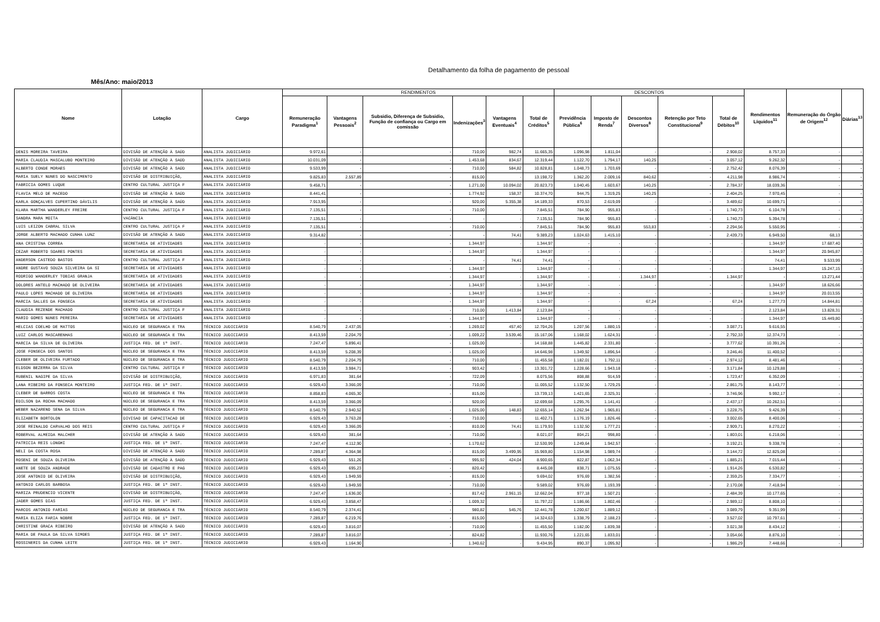Detalhamento da folha de pagamento de pessoal
Mês/Ano: maio/2013
| Nome | Lotação | Cargo | RENDIMENTOS | | | | | | DESCONTOS | | | | | Rendimentos Líquidos<sup>11</sup> | Remuneração do Órgão de Origem<sup>12</sup> | Diárias<sup>13</sup> |
| --- | --- | --- | --- | --- | --- | --- | --- | --- | --- | --- | --- | --- | --- | --- | --- | --- |
| | | | Remuneração Paradigma<sup>1</sup> | Vantagens Pessoais<sup>2</sup> | Subsidio, Diferença de Subsidio, Função de confiança ou Cargo em comissão | Indenizações<sup>3</sup> | Vantagens Eventuais<sup>4</sup> | Total de Créditos<sup>5</sup> | Previdência Pública<sup>6</sup> | Imposto de Renda<sup>7</sup> | Descontos Diversos<sup>8</sup> | Retenção por Teto Constitucional<sup>9</sup> | Total de Débitos<sup>10</sup> | | | |
| DENIS MOREIRA TAVEIRA | DIVISÃO DE ATENÇÃO À SAÚD | ANALISTA JUDICIÁRIO | 9.972,61 | - | - | 710,00 | 982,74 | 11.665,35 | 1.096,98 | 1.811,04 | - | - | 2.908,02 | 8.757,33 | - | - |
| MARIA CLAUDIA MASCALUBO MONTEIRO | DIVISÃO DE ATENÇÃO À SAÚD | ANALISTA JUDICIÁRIO | 10.031,09 | - | - | 1.453,68 | 834,67 | 12.319,44 | 1.122,70 | 1.794,17 | 140,25 | - | 3.057,12 | 9.262,32 | - | - |
| ALBERTO CONDE MORAES | DIVISÃO DE ATENÇÃO À SAÚD | ANALISTA JUDICIÁRIO | 9.533,99 | - | - | 710,00 | 584,82 | 10.828,81 | 1.048,73 | 1.703,69 | - | - | 2.752,42 | 8.076,39 | - | - |
| MARIA SUELY NUNES DO NASCIMENTO | DIVISÃO DE DISTRIBUIÇÃO, | ANALISTA JUDICIÁRIO | 9.825,83 | 2.557,89 | - | 815,00 | - | 13.198,72 | 1.362,20 | 2.009,16 | 840,62 | - | 4.211,98 | 8.986,74 | - | - |
| FABRICIA GOMES LUQUE | CENTRO CULTURAL JUSTIÇA F | ANALISTA JUDICIÁRIO | 9.458,71 | - | - | 1.271,00 | 10.094,02 | 20.823,73 | 1.040,45 | 1.603,67 | 140,25 | - | 2.784,37 | 18.039,36 | - | - |
| FLAVIA MELO DE MACEDO | DIVISÃO DE ATENÇÃO À SAÚD | ANALISTA JUDICIÁRIO | 8.441,41 | - | - | 1.774,92 | 158,37 | 10.374,70 | 944,75 | 1.319,25 | 140,25 | - | 2.404,25 | 7.970,45 | - | - |
| KARLA GONÇALVES CUPERTINO DÁVILIS | DIVISÃO DE ATENÇÃO À SAÚD | ANALISTA JUDICIÁRIO | 7.913,95 | - | - | 920,00 | 5.355,38 | 14.189,33 | 870,53 | 2.619,09 | - | - | 3.489,62 | 10.699,71 | - | - |
| KLARA MARTHA WANDERLEY FREIRE | CENTRO CULTURAL JUSTIÇA F | ANALISTA JUDICIÁRIO | 7.135,51 | - | - | 710,00 | - | 7.845,51 | 784,90 | 955,83 | - | - | 1.740,73 | 6.104,78 | - | - |
| SANDRA MARA MOITA | VACÂNCIA | ANALISTA JUDICIÁRIO | 7.135,51 | - | - | - | - | 7.135,51 | 784,90 | 955,83 | - | - | 1.740,73 | 5.394,78 | - | - |
| LUIS LEIZON CABRAL SILVA | CENTRO CULTURAL JUSTIÇA F | ANALISTA JUDICIÁRIO | 7.135,51 | - | - | 710,00 | - | 7.845,51 | 784,90 | 955,83 | 553,83 | - | 2.294,56 | 5.550,95 | - | - |
| JORGE ALBERTO MACHADO CUNHA LUNZ | DIVISÃO DE ATENÇÃO À SAÚD | ANALISTA JUDICIÁRIO | 9.314,82 | - | - | - | 74,41 | 9.389,23 | 1.024,63 | 1.415,10 | - | - | 2.439,73 | 6.949,50 | 68,13 | - |
| ANA CRISTINA CORREA | SECRETARIA DE ATIVIDADES | ANALISTA JUDICIÁRIO | - | - | - | 1.344,97 | - | 1.344,97 | - | - | - | - | - | 1.344,97 | 17.687,40 | - |
| CEZAR ROBERTO SOARES PONTES | SECRETARIA DE ATIVIDADES | ANALISTA JUDICIÁRIO | - | - | - | 1.344,97 | - | 1.344,97 | - | - | - | - | - | 1.344,97 | 20.945,87 | - |
| ANDERSON CASTEDO BASTOS | CENTRO CULTURAL JUSTIÇA F | ANALISTA JUDICIÁRIO | - | - | - | - | 74,41 | 74,41 | - | - | - | - | - | 74,41 | 9.533,99 | - |
| ANDRE GUSTAVO SOUZA SILVEIRA DA SI | SECRETARIA DE ATIVIDADES | ANALISTA JUDICIÁRIO | - | - | - | 1.344,97 | - | 1.344,97 | - | - | - | - | - | 1.344,97 | 15.247,15 | - |
| RODRIGO WANDERLEY TOBIAS GRANJA | SECRETARIA DE ATIVIDADES | ANALISTA JUDICIÁRIO | - | - | - | 1.344,97 | - | 1.344,97 | - | - | 1.344,97 | - | 1.344,97 | - | 13.271,44 | - |
| DOLORES ANTELO MACHADO DE OLIVEIRA | SECRETARIA DE ATIVIDADES | ANALISTA JUDICIÁRIO | - | - | - | 1.344,97 | - | 1.344,97 | - | - | - | - | - | 1.344,97 | 18.626,66 | - |
| PAULO LOPES MACHADO DE OLIVEIRA | SECRETARIA DE ATIVIDADES | ANALISTA JUDICIÁRIO | - | - | - | 1.344,97 | - | 1.344,97 | - | - | - | - | - | 1.344,97 | 20.013,55 | - |
| MARCIA SALLES DA FONSECA | SECRETARIA DE ATIVIDADES | ANALISTA JUDICIÁRIO | - | - | - | 1.344,97 | - | 1.344,97 | - | - | 67,24 | - | 67,24 | 1.277,73 | 14.844,81 | - |
| CLAUDIA REZENDE MACHADO | CENTRO CULTURAL JUSTIÇA F | ANALISTA JUDICIÁRIO | - | - | - | 710,00 | 1.413,84 | 2.123,84 | - | - | - | - | - | 2.123,84 | 13.828,31 | - |
| MARIO GOMES NUNES PEREIRA | SECRETARIA DE ATIVIDADES | ANALISTA JUDICIÁRIO | - | - | - | 1.344,97 | - | 1.344,97 | - | - | - | - | - | 1.344,97 | 15.449,80 | - |
| HELCIAS COELHO DE MATTOS | NÚCLEO DE SEGURANCA E TRA | TÉCNICO JUDICIÁRIO | 8.540,79 | 2.437,05 | - | 1.269,02 | 457,40 | 12.704,26 | 1.207,56 | 1.880,15 | - | - | 3.087,71 | 9.616,55 | - | - |
| LUIZ CARLOS MASCARENHAS | NÚCLEO DE SEGURANCA E TRA | TÉCNICO JUDICIÁRIO | 8.413,59 | 2.204,79 | - | 1.009,22 | 3.539,46 | 15.167,06 | 1.168,02 | 1.624,31 | - | - | 2.792,33 | 12.374,73 | - | - |
| MARCIA DA SILVA DE OLIVEIRA | JUSTIÇA FED. DE 1ª INST. | TÉCNICO JUDICIÁRIO | 7.247,47 | 5.896,41 | - | 1.025,00 | - | 14.168,88 | 1.445,82 | 2.331,80 | - | - | 3.777,62 | 10.391,26 | - | - |
| JOSE FONSECA DOS SANTOS | NÚCLEO DE SEGURANCA E TRA | TÉCNICO JUDICIÁRIO | 8.413,59 | 5.208,39 | - | 1.025,00 | - | 14.646,98 | 1.349,92 | 1.896,54 | - | - | 3.246,46 | 11.400,52 | - | - |
| CLEBER DE OLIVEIRA FURTADO | NÚCLEO DE SEGURANCA E TRA | TÉCNICO JUDICIÁRIO | 8.540,79 | 2.204,79 | - | 710,00 | - | 11.455,58 | 1.182,01 | 1.792,11 | - | - | 2.974,12 | 8.481,46 | - | - |
| ELDSON BEZERRA DA SILVA | CENTRO CULTURAL JUSTIÇA F | TÉCNICO JUDICIÁRIO | 8.413,59 | 3.984,71 | - | 903,42 | - | 13.301,72 | 1.228,66 | 1.943,18 | - | - | 3.171,84 | 10.129,88 | - | - |
| RUBENIL NAGIPE DA SILVA | DIVISÃO DE DISTRIBUIÇÃO, | TÉCNICO JUDICIÁRIO | 6.971,83 | 381,64 | - | 722,09 | - | 8.075,56 | 808,88 | 914,59 | - | - | 1.723,47 | 6.352,09 | - | - |
| LANA RIBEIRO DA FONSECA MONTEIRO | JUSTIÇA FED. DE 1ª INST. | TÉCNICO JUDICIÁRIO | 6.929,43 | 3.366,09 | - | 710,00 | - | 11.005,52 | 1.132,50 | 1.729,25 | - | - | 2.861,75 | 8.143,77 | - | - |
| CLEBER DE BARROS COSTA | NÚCLEO DE SEGURANCA E TRA | TÉCNICO JUDICIÁRIO | 8.858,83 | 4.065,30 | - | 815,00 | - | 13.739,13 | 1.421,65 | 2.325,31 | - | - | 3.746,96 | 9.992,17 | - | - |
| EDILSON DA ROCHA MACHADO | NÚCLEO DE SEGURANCA E TRA | TÉCNICO JUDICIÁRIO | 8.413,59 | 3.366,09 | - | 920,00 | - | 12.699,68 | 1.295,76 | 1.141,41 | - | - | 2.437,17 | 10.262,51 | - | - |
| WEBER NAZARENO SENA DA SILVA | NÚCLEO DE SEGURANCA E TRA | TÉCNICO JUDICIÁRIO | 8.540,79 | 2.940,52 | - | 1.025,00 | 148,83 | 12.655,14 | 1.262,94 | 1.965,81 | - | - | 3.228,75 | 9.426,39 | - | - |
| ELIZABETH BORTOLON | DIVISAO DE CAPACITACAO DE | TÉCNICO JUDICIÁRIO | 6.929,43 | 3.763,28 | - | 710,00 | - | 11.402,71 | 1.176,19 | 1.826,46 | - | - | 3.002,65 | 8.400,06 | - | - |
| JOSE REINALDO CARVALHO DOS REIS | CENTRO CULTURAL JUSTIÇA F | TÉCNICO JUDICIÁRIO | 6.929,43 | 3.366,09 | - | 810,00 | 74,41 | 11.179,93 | 1.132,50 | 1.777,21 | - | - | 2.909,71 | 8.270,22 | - | - |
| ROBERVAL ALMEIDA MALCHER | DIVISÃO DE ATENÇÃO À SAÚD | TÉCNICO JUDICIÁRIO | 6.929,43 | 381,64 | - | 710,00 | - | 8.021,07 | 804,21 | 998,80 | - | - | 1.803,01 | 6.218,06 | - | - |
| PATRICIA REIS LONGHI | JUSTIÇA FED. DE 1ª INST. | TÉCNICO JUDICIÁRIO | 7.247,47 | 4.112,90 | - | 1.170,62 | - | 12.530,99 | 1.249,64 | 1.942,57 | - | - | 3.192,21 | 9.338,78 | - | - |
| NELI DA COSTA ROSA | DIVISÃO DE ATENÇÃO À SAÚD | TÉCNICO JUDICIÁRIO | 7.289,87 | 4.364,98 | - | 815,00 | 3.499,95 | 15.969,80 | 1.154,98 | 1.989,74 | - | - | 3.144,72 | 12.825,08 | - | - |
| ROSENI DE SOUZA OLIVEIRA | DIVISÃO DE ATENÇÃO À SAÚD | TÉCNICO JUDICIÁRIO | 6.929,43 | 551,26 | - | 995,92 | 424,04 | 8.900,65 | 822,87 | 1.062,34 | - | - | 1.885,21 | 7.015,44 | - | - |
| ANETE DE SOUZA ANDRADE | DIVISÃO DE CADASTRO E PAG | TÉCNICO JUDICIÁRIO | 6.929,43 | 695,23 | - | 820,42 | - | 8.445,08 | 838,71 | 1.075,55 | - | - | 1.914,26 | 6.530,82 | - | - |
| JOSE ANTONIO DE OLIVEIRA | DIVISÃO DE DISTRIBUIÇÃO, | TÉCNICO JUDICIÁRIO | 6.929,43 | 1.949,59 | - | 815,00 | - | 9.694,02 | 976,69 | 1.382,56 | - | - | 2.359,25 | 7.334,77 | - | - |
| ANTONIO CARLOS BARBOSA | JUSTIÇA FED. DE 1ª INST. | TÉCNICO JUDICIÁRIO | 6.929,43 | 1.949,59 | - | 710,00 | - | 9.589,02 | 976,69 | 1.193,39 | - | - | 2.170,08 | 7.418,94 | - | - |
| MARIZA PRUDENCIO VICENTE | DIVISÃO DE DISTRIBUIÇÃO, | TÉCNICO JUDICIÁRIO | 7.247,47 | 1.636,00 | - | 817,42 | 2.961,15 | 12.662,04 | 977,18 | 1.507,21 | - | - | 2.484,39 | 10.177,65 | - | - |
| JADER GOMES DIAS | JUSTIÇA FED. DE 1ª INST. | TÉCNICO JUDICIÁRIO | 6.929,43 | 3.858,47 | - | 1.009,32 | - | 11.797,22 | 1.186,66 | 1.802,46 | - | - | 2.989,12 | 8.808,10 | - | - |
| MARCOS ANTONIO FARIAS | NÚCLEO DE SEGURANCA E TRA | TÉCNICO JUDICIÁRIO | 8.540,79 | 2.374,41 | - | 980,82 | 545,76 | 12.441,78 | 1.200,67 | 1.889,12 | - | - | 3.089,79 | 9.351,99 | - | - |
| MARIA ELIZA FARIA NOBRE | JUSTIÇA FED. DE 1ª INST. | TÉCNICO JUDICIÁRIO | 7.289,87 | 6.219,76 | - | 815,00 | - | 14.324,63 | 1.338,79 | 2.188,23 | - | - | 3.527,02 | 10.797,61 | - | - |
| CHRISTINE GRACA RIBEIRO | DIVISÃO DE ATENÇÃO À SAÚD | TÉCNICO JUDICIÁRIO | 6.929,43 | 3.816,07 | - | 710,00 | - | 11.455,50 | 1.182,00 | 1.839,38 | - | - | 3.021,38 | 8.434,12 | - | - |
| MARIA DE PAULA DA SILVA SIMOES | JUSTIÇA FED. DE 1ª INST. | TÉCNICO JUDICIÁRIO | 7.289,87 | 3.816,07 | - | 824,82 | - | 11.930,76 | 1.221,65 | 1.833,01 | - | - | 3.054,66 | 8.876,10 | - | - |
| ROSSINERIS DA CUNHA LEITE | JUSTIÇA FED. DE 1ª INST. | TÉCNICO JUDICIÁRIO | 6.929,43 | 1.164,90 | - | 1.340,62 | - | 9.434,95 | 890,37 | 1.095,92 | - | - | 1.986,29 | 7.448,66 | - | - |